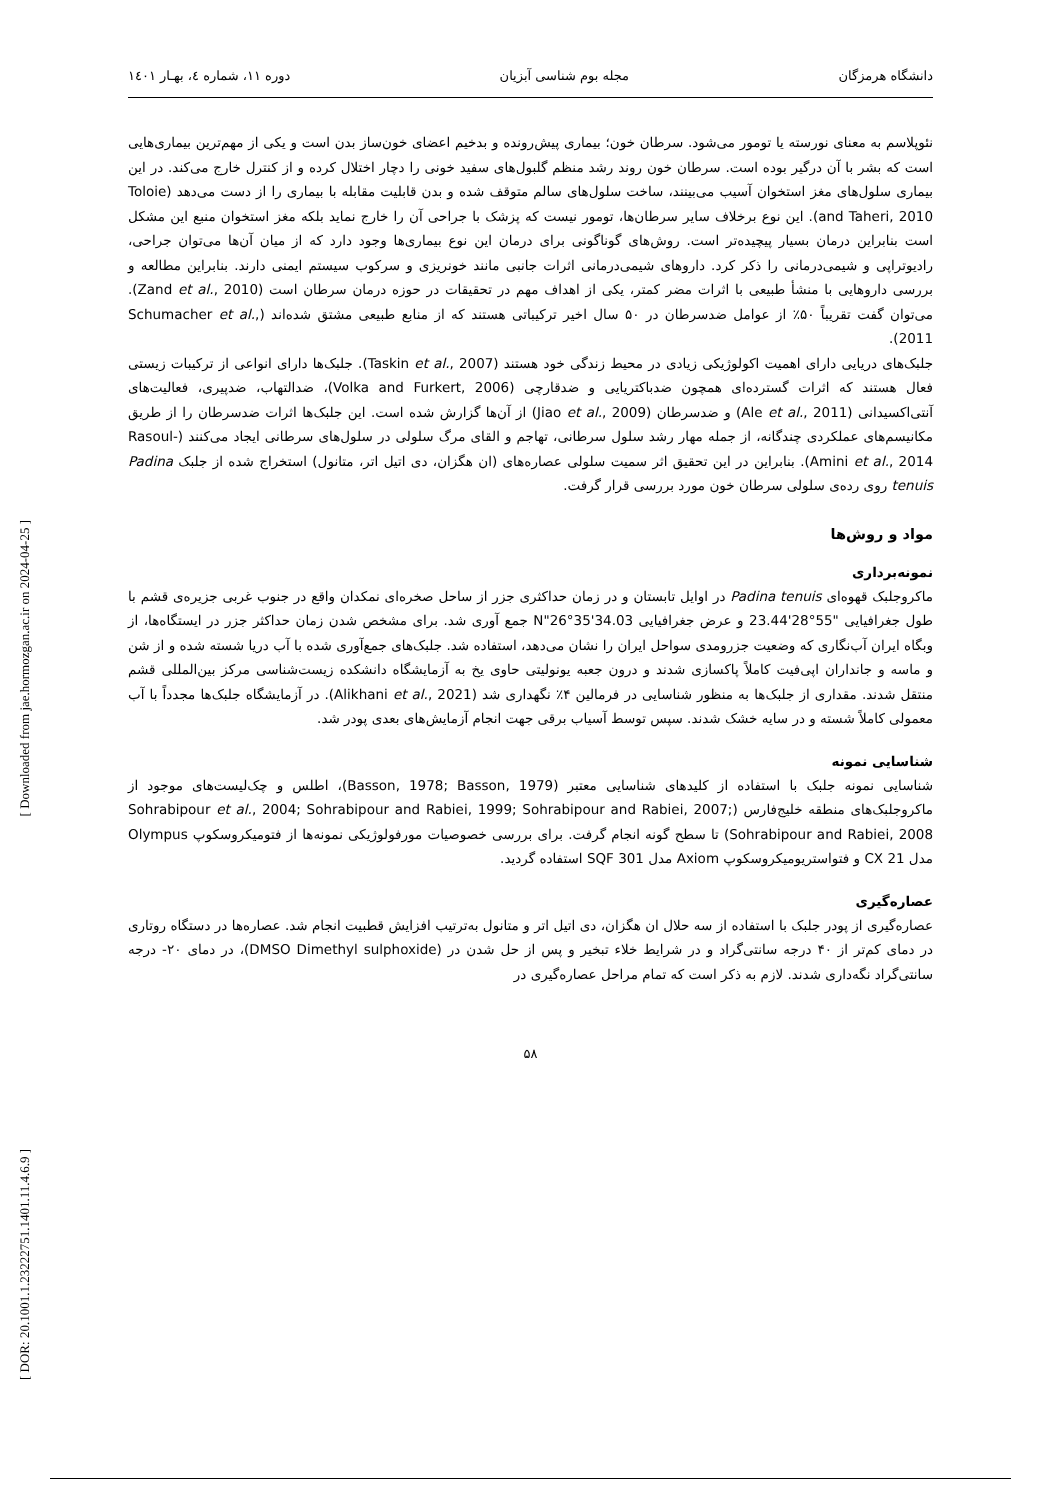[ Downloaded from jae.hormozgan.ac.ir on 2024-04-25 ]
[ DOR: 20.1001.1.23222751.1401.11.4.6.9 ]
دانشگاه هرمزگان مجله بوم شناسی آبزیان دوره ۱۱، شماره ٤، بهـار ۱٤۰۱
نئوپلاسم به معنای نورسته یا تومور می‌شود. سرطان خون؛ بیماری پیش‌رونده و بدخیم اعضای خون‌ساز بدن است و یکی از مهم‌ترین بیماری‌هایی است که بشر با آن درگیر بوده است. سرطان خون روند رشد منظم گلبول‌های سفید خونی را دچار اختلال کرده و از کنترل خارج می‌کند. در این بیماری سلول‌های مغز استخوان آسیب می‌بینند، ساخت سلول‌های سالم متوقف شده و بدن قابلیت مقابله با بیماری را از دست می‌دهد (Toloie and Taheri, 2010). این نوع برخلاف سایر سرطان‌ها، تومور نیست که پزشک با جراحی آن را خارج نماید بلکه مغز استخوان منبع این مشکل است بنابراین درمان بسیار پیچیده‌تر است. روش‌های گوناگونی برای درمان این نوع بیماری‌ها وجود دارد که از میان آن‌ها می‌توان جراحی، رادیوتراپی و شیمی‌درمانی را ذکر کرد. داروهای شیمی‌درمانی اثرات جانبی مانند خونریزی و سرکوب سیستم ایمنی دارند. بنابراین مطالعه و بررسی داروهایی با منشأ طبیعی با اثرات مضر کمتر، یکی از اهداف مهم در تحقیقات در حوزه درمان سرطان است (Zand et al., 2010). می‌توان گفت تقریباً ۵۰٪ از عوامل ضدسرطان در ۵۰ سال اخیر ترکیباتی هستند که از منابع طبیعی مشتق شده‌اند (Schumacher et al., 2011).
جلبک‌های دریایی دارای اهمیت اکولوژیکی زیادی در محیط زندگی خود هستند (Taskin et al., 2007). جلبک‌ها دارای انواعی از ترکیبات زیستی فعال هستند که اثرات گسترده‌ای همچون ضدباکتریایی و ضدقارچی (Volka and Furkert, 2006)، ضدالتهاب، ضدپیری، فعالیت‌های آنتی‌اکسیدانی (Ale et al., 2011) و ضدسرطان (Jiao et al., 2009) از آن‌ها گزارش شده است. این جلبک‌ها اثرات ضدسرطان را از طریق مکانیسم‌های عملکردی چندگانه، از جمله مهار رشد سلول سرطانی، تهاجم و القای مرگ سلولی در سلول‌های سرطانی ایجاد می‌کنند (Rasoul-Amini et al., 2014). بنابراین در این تحقیق اثر سمیت سلولی عصاره‌های (ان هگزان، دی اتیل اتر، متانول) استخراج شده از جلبک Padina tenuis روی رده‌ی سلولی سرطان خون مورد بررسی قرار گرفت.
مواد و روش‌ها
نمونه‌برداری
ماکروجلبک قهوه‌ای Padina tenuis در اوایل تابستان و در زمان حداکثری جزر از ساحل صخره‌ای نمکدان واقع در جنوب غربی جزیره‌ی قشم با طول جغرافیایی "55°28'23.44 و عرض جغرافیایی N"26°35'34.03 جمع آوری شد. برای مشخص شدن زمان حداکثر جزر در ایستگاه‌ها، از وبگاه ایران آب‌نگاری که وضعیت جزرومدی سواحل ایران را نشان می‌دهد، استفاده شد. جلبک‌های جمع‌آوری شده با آب دریا شسته شده و از شن و ماسه و جانداران اپی‌فیت کاملاً پاکسازی شدند و درون جعبه یونولیتی حاوی یخ به آزمایشگاه دانشکده زیست‌شناسی مرکز بین‌المللی قشم منتقل شدند. مقداری از جلبک‌ها به منظور شناسایی در فرمالین ۴٪ نگهداری شد (Alikhani et al., 2021). در آزمایشگاه جلبک‌ها مجدداً با آب معمولی کاملاً شسته و در سایه خشک شدند. سپس توسط آسیاب برقی جهت انجام آزمایش‌های بعدی پودر شد.
شناسایی نمونه
شناسایی نمونه جلبک با استفاده از کلیدهای شناسایی معتبر (Basson, 1978; Basson, 1979)، اطلس و چک‌لیست‌های موجود از ماکروجلبک‌های منطقه خلیج‌فارس (Sohrabipour et al., 2004; Sohrabipour and Rabiei, 1999; Sohrabipour and Rabiei, 2007; Sohrabipour and Rabiei, 2008) تا سطح گونه انجام گرفت. برای بررسی خصوصیات مورفولوژیکی نمونه‌ها از فتومیکروسکوپ Olympus مدل CX 21 و فتواستریومیکروسکوپ Axiom مدل SQF 301 استفاده گردید.
عصاره‌گیری
عصاره‌گیری از پودر جلبک با استفاده از سه حلال ان هگزان، دی اتیل اتر و متانول به‌ترتیب افزایش قطبیت انجام شد. عصاره‌ها در دستگاه روتاری در دمای کم‌تر از ۴۰ درجه سانتی‌گراد و در شرایط خلاء تبخیر و پس از حل شدن در (DMSO Dimethyl sulphoxide)، در دمای ۲۰- درجه سانتی‌گراد نگه‌داری شدند. لازم به ذکر است که تمام مراحل عصاره‌گیری در
۵۸